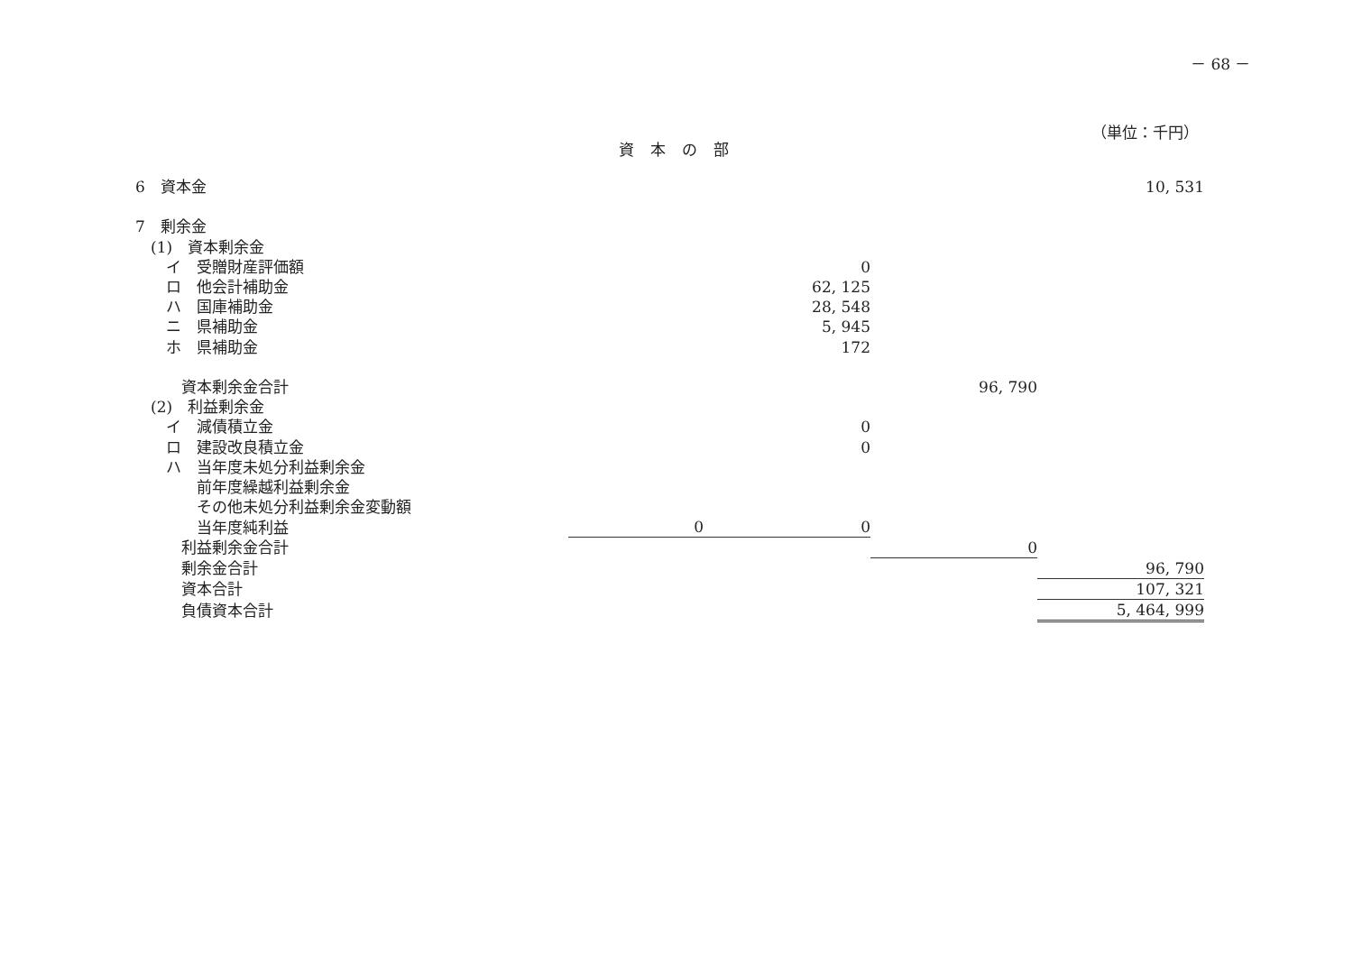－ 68 －
（単位：千円）
資本の部
| 6 資本金 | | | | 10, 531 |
| 7 剰余金 | | | | |
| (1) 資本剰余金 | | | | |
| イ 受贈財産評価額 | | 0 | | |
| ロ 他会計補助金 | | 62, 125 | | |
| ハ 国庫補助金 | | 28, 548 | | |
| ニ 県補助金 | | 5, 945 | | |
| ホ 県補助金 | | 172 | | |
| 資本剰余金合計 | | | 96, 790 | |
| (2) 利益剰余金 | | | | |
| イ 減債積立金 | | 0 | | |
| ロ 建設改良積立金 | | 0 | | |
| ハ 当年度未処分利益剰余金 | | | | |
| 前年度繰越利益剰余金 | | | | |
| その他未処分利益剰余金変動額 | | | | |
| 当年度純利益 | 0 | 0 | | |
| 利益剰余金合計 | | | 0 | |
| 剰余金合計 | | | | 96, 790 |
| 資本合計 | | | | 107, 321 |
| 負債資本合計 | | | | 5, 464, 999 |